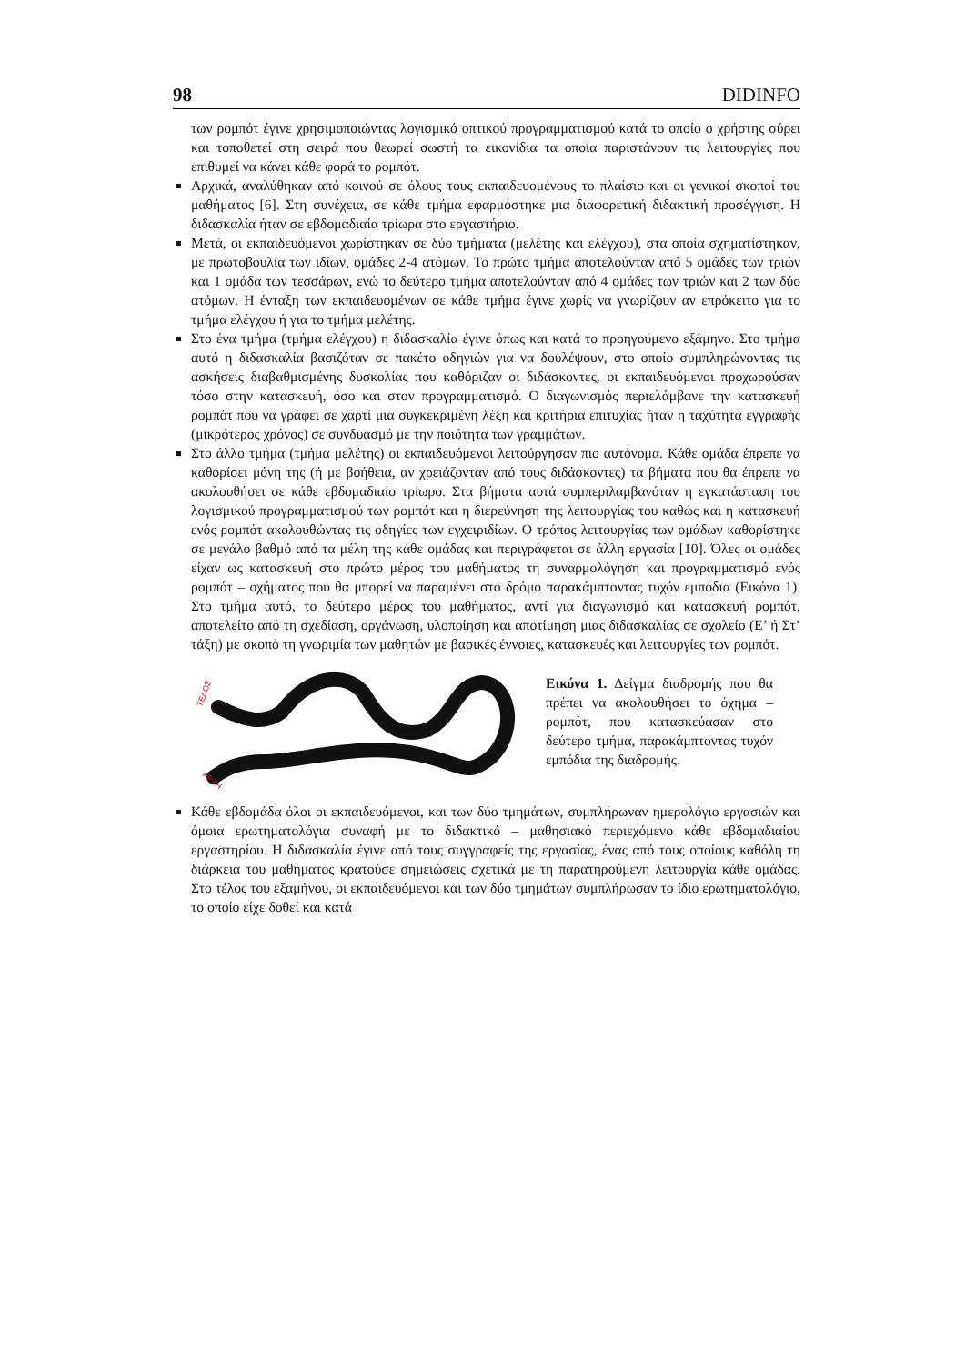98 DIDINFO
των ρομπότ έγινε χρησιμοποιώντας λογισμικό οπτικού προγραμματισμού κατά το οποίο ο χρήστης σύρει και τοποθετεί στη σειρά που θεωρεί σωστή τα εικονίδια τα οποία παριστάνουν τις λειτουργίες που επιθυμεί να κάνει κάθε φορά το ρομπότ.
Αρχικά, αναλύθηκαν από κοινού σε όλους τους εκπαιδευομένους το πλαίσιο και οι γενικοί σκοποί του μαθήματος [6]. Στη συνέχεια, σε κάθε τμήμα εφαρμόστηκε μια διαφορετική διδακτική προσέγγιση. Η διδασκαλία ήταν σε εβδομαδιαία τρίωρα στο εργαστήριο.
Μετά, οι εκπαιδευόμενοι χωρίστηκαν σε δύο τμήματα (μελέτης και ελέγχου), στα οποία σχηματίστηκαν, με πρωτοβουλία των ιδίων, ομάδες 2-4 ατόμων. Το πρώτο τμήμα αποτελούνταν από 5 ομάδες των τριών και 1 ομάδα των τεσσάρων, ενώ το δεύτερο τμήμα αποτελούνταν από 4 ομάδες των τριών και 2 των δύο ατόμων. Η ένταξη των εκπαιδευομένων σε κάθε τμήμα έγινε χωρίς να γνωρίζουν αν επρόκειτο για το τμήμα ελέγχου ή για το τμήμα μελέτης.
Στο ένα τμήμα (τμήμα ελέγχου) η διδασκαλία έγινε όπως και κατά το προηγούμενο εξάμηνο. Στο τμήμα αυτό η διδασκαλία βασιζόταν σε πακέτο οδηγιών για να δουλέψουν, στο οποίο συμπληρώνοντας τις ασκήσεις διαβαθμισμένης δυσκολίας που καθόριζαν οι διδάσκοντες, οι εκπαιδευόμενοι προχωρούσαν τόσο στην κατασκευή, όσο και στον προγραμματισμό. Ο διαγωνισμός περιελάμβανε την κατασκευή ρομπότ που να γράφει σε χαρτί μια συγκεκριμένη λέξη και κριτήρια επιτυχίας ήταν η ταχύτητα εγγραφής (μικρότερος χρόνος) σε συνδυασμό με την ποιότητα των γραμμάτων.
Στο άλλο τμήμα (τμήμα μελέτης) οι εκπαιδευόμενοι λειτούργησαν πιο αυτόνομα. Κάθε ομάδα έπρεπε να καθορίσει μόνη της (ή με βοήθεια, αν χρειάζονταν από τους διδάσκοντες) τα βήματα που θα έπρεπε να ακολουθήσει σε κάθε εβδομαδιαίο τρίωρο. Στα βήματα αυτά συμπεριλαμβανόταν η εγκατάσταση του λογισμικού προγραμματισμού των ρομπότ και η διερεύνηση της λειτουργίας του καθώς και η κατασκευή ενός ρομπότ ακολουθώντας τις οδηγίες των εγχειριδίων. Ο τρόπος λειτουργίας των ομάδων καθορίστηκε σε μεγάλο βαθμό από τα μέλη της κάθε ομάδας και περιγράφεται σε άλλη εργασία [10]. Όλες οι ομάδες είχαν ως κατασκευή στο πρώτο μέρος του μαθήματος τη συναρμολόγηση και προγραμματισμό ενός ρομπότ – οχήματος που θα μπορεί να παραμένει στο δρόμο παρακάμπτοντας τυχόν εμπόδια (Εικόνα 1). Στο τμήμα αυτό, το δεύτερο μέρος του μαθήματος, αντί για διαγωνισμό και κατασκευή ρομπότ, αποτελείτο από τη σχεδίαση, οργάνωση, υλοποίηση και αποτίμηση μιας διδασκαλίας σε σχολείο (Ε’ ή Στ’ τάξη) με σκοπό τη γνωριμία των μαθητών με βασικές έννοιες, κατασκευές και λειτουργίες των ρομπότ.
ΤΕΛΟΣ
ΑΡΧΗ
Εικόνα 1. Δείγμα διαδρομής που θα πρέπει να ακολουθήσει το όχημα – ρομπότ, που κατασκεύασαν στο δεύτερο τμήμα, παρακάμπτοντας τυχόν εμπόδια της διαδρομής.
Κάθε εβδομάδα όλοι οι εκπαιδευόμενοι, και των δύο τμημάτων, συμπλήρωναν ημερολόγιο εργασιών και όμοια ερωτηματολόγια συναφή με το διδακτικό – μαθησιακό περιεχόμενο κάθε εβδομαδιαίου εργαστηρίου. Η διδασκαλία έγινε από τους συγγραφείς της εργασίας, ένας από τους οποίους καθόλη τη διάρκεια του μαθήματος κρατούσε σημειώσεις σχετικά με τη παρατηρούμενη λειτουργία κάθε ομάδας. Στο τέλος του εξαμήνου, οι εκπαιδευόμενοι και των δύο τμημάτων συμπλήρωσαν το ίδιο ερωτηματολόγιο, το οποίο είχε δοθεί και κατά